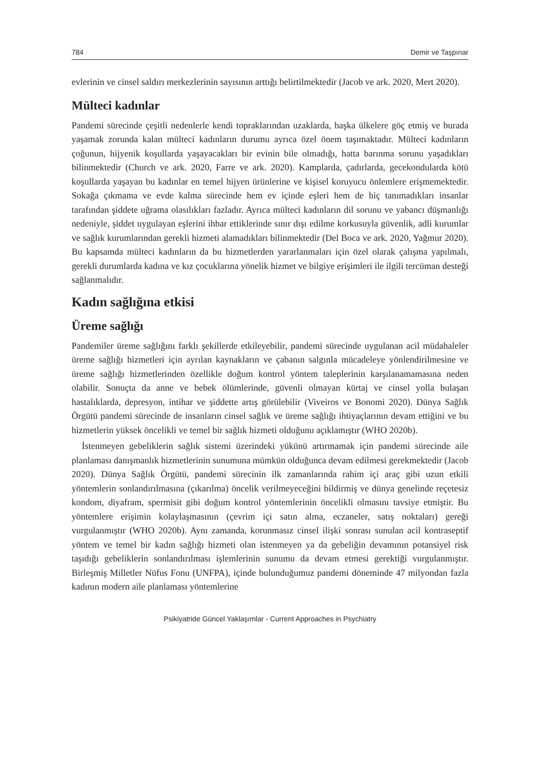784 Demir ve Taşpınar
evlerinin ve cinsel saldırı merkezlerinin sayısının arttığı belirtilmektedir (Jacob ve ark. 2020, Mert 2020).
Mülteci kadınlar
Pandemi sürecinde çeşitli nedenlerle kendi topraklarından uzaklarda, başka ülkelere göç etmiş ve burada yaşamak zorunda kalan mülteci kadınların durumu ayrıca özel önem taşımaktadır. Mülteci kadınların çoğunun, hijyenik koşullarda yaşayacakları bir evinin bile olmadığı, hatta barınma sorunu yaşadıkları bilinmektedir (Church ve ark. 2020, Farre ve ark. 2020). Kamplarda, çadırlarda, gecekondularda kötü koşullarda yaşayan bu kadınlar en temel hijyen ürünlerine ve kişisel koruyucu önlemlere erişmemektedir. Sokağa çıkmama ve evde kalma sürecinde hem ev içinde eşleri hem de hiç tanımadıkları insanlar tarafından şiddete uğrama olasılıkları fazladır. Ayrıca mülteci kadınların dil sorunu ve yabancı düşmanlığı nedeniyle, şiddet uygulayan eşlerini ihbar ettiklerinde sınır dışı edilme korkusuyla güvenlik, adli kurumlar ve sağlık kurumlarından gerekli hizmeti alamadıkları bilinmektedir (Del Boca ve ark. 2020, Yağmur 2020). Bu kapsamda mülteci kadınların da bu hizmetlerden yararlanmaları için özel olarak çalışma yapılmalı, gerekli durumlarda kadına ve kız çocuklarına yönelik hizmet ve bilgiye erişimleri ile ilgili tercüman desteği sağlanmalıdır.
Kadın sağlığına etkisi
Üreme sağlığı
Pandemiler üreme sağlığını farklı şekillerde etkileyebilir, pandemi sürecinde uygulanan acil müdahaleler üreme sağlığı hizmetleri için ayrılan kaynakların ve çabanın salgınla mücadeleye yönlendirilmesine ve üreme sağlığı hizmetlerinden özellikle doğum kontrol yöntem taleplerinin karşılanamamasına neden olabilir. Sonuçta da anne ve bebek ölümlerinde, güvenli olmayan kürtaj ve cinsel yolla bulaşan hastalıklarda, depresyon, intihar ve şiddette artış görülebilir (Viveiros ve Bonomi 2020). Dünya Sağlık Örgütü pandemi sürecinde de insanların cinsel sağlık ve üreme sağlığı ihtiyaçlarının devam ettiğini ve bu hizmetlerin yüksek öncelikli ve temel bir sağlık hizmeti olduğunu açıklamıştır (WHO 2020b).
İstenmeyen gebeliklerin sağlık sistemi üzerindeki yükünü artırmamak için pandemi sürecinde aile planlaması danışmanlık hizmetlerinin sunumuna mümkün olduğunca devam edilmesi gerekmektedir (Jacob 2020). Dünya Sağlık Örgütü, pandemi sürecinin ilk zamanlarında rahim içi araç gibi uzun etkili yöntemlerin sonlandırılmasına (çıkarılma) öncelik verilmeyeceğini bildirmiş ve dünya genelinde reçetesiz kondom, diyafram, spermisit gibi doğum kontrol yöntemlerinin öncelikli olmasını tavsiye etmiştir. Bu yöntemlere erişimin kolaylaşmasının (çevrim içi satın alma, eczaneler, satış noktaları) gereği vurgulanmıştır (WHO 2020b). Aynı zamanda, korunmasız cinsel ilişki sonrası sunulan acil kontraseptif yöntem ve temel bir kadın sağlığı hizmeti olan istenmeyen ya da gebeliğin devamının potansiyel risk taşıdığı gebeliklerin sonlandırılması işlemlerinin sunumu da devam etmesi gerektiği vurgulanmıştır. Birleşmiş Milletler Nüfus Fonu (UNFPA), içinde bulunduğumuz pandemi döneminde 47 milyondan fazla kadının modern aile planlaması yöntemlerine
Psikiyatride Güncel Yaklaşımlar - Current Approaches in Psychiatry